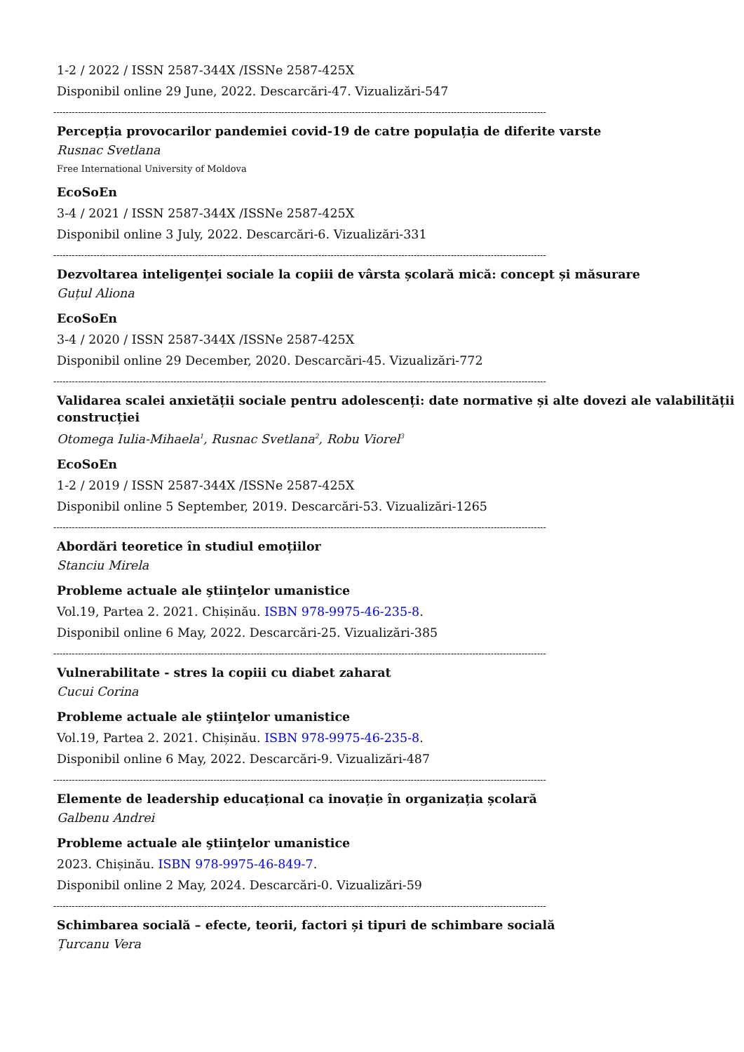1-2 / 2022 / ISSN 2587-344X /ISSNe 2587-425X
Disponibil online 29 June, 2022. Descarcări-47. Vizualizări-547
----------------------------------------------------------------------------------------------------------------------------------------------------------------
Percepția provocarilor pandemiei covid-19 de catre populația de diferite varste
Rusnac Svetlana
Free International University of Moldova
EcoSoEn
3-4 / 2021 / ISSN 2587-344X /ISSNe 2587-425X
Disponibil online 3 July, 2022. Descarcări-6. Vizualizări-331
----------------------------------------------------------------------------------------------------------------------------------------------------------------
Dezvoltarea inteligenței sociale la copiii de vârsta școlară mică: concept și măsurare
Guțul Aliona
EcoSoEn
3-4 / 2020 / ISSN 2587-344X /ISSNe 2587-425X
Disponibil online 29 December, 2020. Descarcări-45. Vizualizări-772
----------------------------------------------------------------------------------------------------------------------------------------------------------------
Validarea scalei anxietății sociale pentru adolescenți: date normative și alte dovezi ale valabilității construcției
Otomega Iulia-Mihaela<sup>1</sup>, Rusnac Svetlana<sup>2</sup>, Robu Viorel<sup>3</sup>
EcoSoEn
1-2 / 2019 / ISSN 2587-344X /ISSNe 2587-425X
Disponibil online 5 September, 2019. Descarcări-53. Vizualizări-1265
----------------------------------------------------------------------------------------------------------------------------------------------------------------
Abordări teoretice în studiul emoțiilor
Stanciu Mirela
Probleme actuale ale ştiinţelor umanistice
Vol.19, Partea 2. 2021. Chișinău. ISBN 978-9975-46-235-8.
Disponibil online 6 May, 2022. Descarcări-25. Vizualizări-385
----------------------------------------------------------------------------------------------------------------------------------------------------------------
Vulnerabilitate - stres la copiii cu diabet zaharat
Cucui Corina
Probleme actuale ale ştiinţelor umanistice
Vol.19, Partea 2. 2021. Chișinău. ISBN 978-9975-46-235-8.
Disponibil online 6 May, 2022. Descarcări-9. Vizualizări-487
----------------------------------------------------------------------------------------------------------------------------------------------------------------
Elemente de leadership educațional ca inovație în organizația școlară
Galbenu Andrei
Probleme actuale ale ştiinţelor umanistice
2023. Chișinău. ISBN 978-9975-46-849-7.
Disponibil online 2 May, 2024. Descarcări-0. Vizualizări-59
----------------------------------------------------------------------------------------------------------------------------------------------------------------
Schimbarea socială – efecte, teorii, factori și tipuri de schimbare socială
Țurcanu Vera